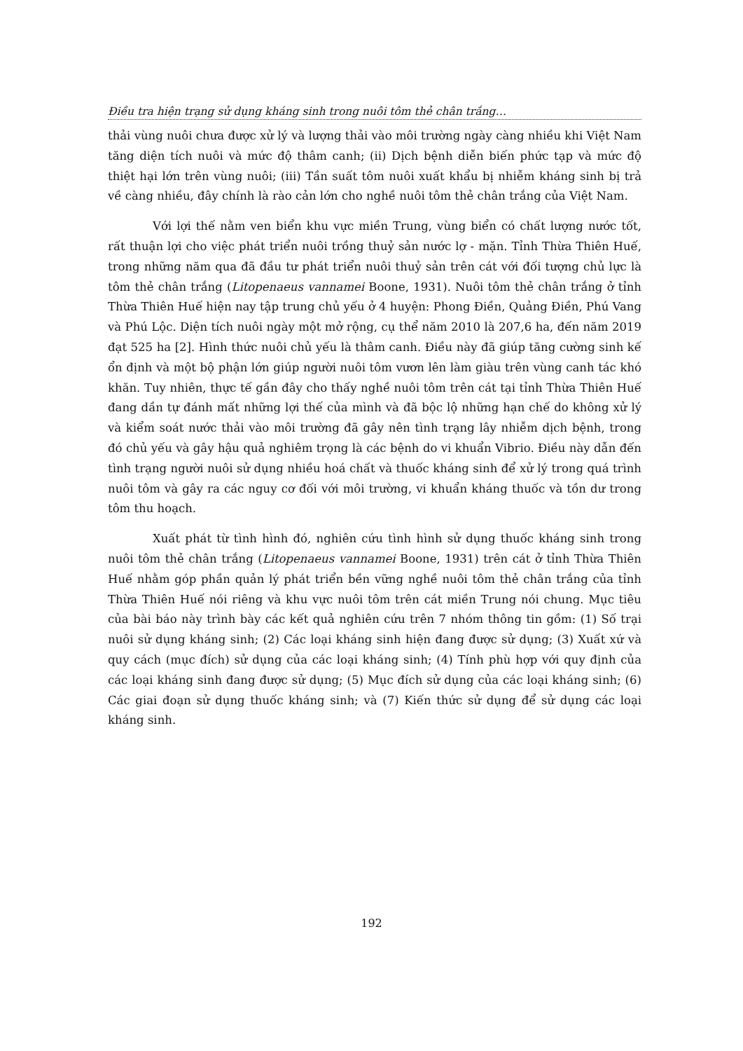Điều tra hiện trạng sử dụng kháng sinh trong nuôi tôm thẻ chân trắng…
thải vùng nuôi chưa được xử lý và lượng thải vào môi trường ngày càng nhiều khi Việt Nam tăng diện tích nuôi và mức độ thâm canh; (ii) Dịch bệnh diễn biến phức tạp và mức độ thiệt hại lớn trên vùng nuôi; (iii) Tần suất tôm nuôi xuất khẩu bị nhiễm kháng sinh bị trả về càng nhiều, đây chính là rào cản lớn cho nghề nuôi tôm thẻ chân trắng của Việt Nam.
Với lợi thế nằm ven biển khu vực miền Trung, vùng biển có chất lượng nước tốt, rất thuận lợi cho việc phát triển nuôi trồng thuỷ sản nước lợ - mặn. Tỉnh Thừa Thiên Huế, trong những năm qua đã đầu tư phát triển nuôi thuỷ sản trên cát với đối tượng chủ lực là tôm thẻ chân trắng (Litopenaeus vannamei Boone, 1931). Nuôi tôm thẻ chân trắng ở tỉnh Thừa Thiên Huế hiện nay tập trung chủ yếu ở 4 huyện: Phong Điền, Quảng Điền, Phú Vang và Phú Lộc. Diện tích nuôi ngày một mở rộng, cụ thể năm 2010 là 207,6 ha, đến năm 2019 đạt 525 ha [2]. Hình thức nuôi chủ yếu là thâm canh. Điều này đã giúp tăng cường sinh kế ổn định và một bộ phận lớn giúp người nuôi tôm vươn lên làm giàu trên vùng canh tác khó khăn. Tuy nhiên, thực tế gần đây cho thấy nghề nuôi tôm trên cát tại tỉnh Thừa Thiên Huế đang dần tự đánh mất những lợi thế của mình và đã bộc lộ những hạn chế do không xử lý và kiểm soát nước thải vào môi trường đã gây nên tình trạng lây nhiễm dịch bệnh, trong đó chủ yếu và gây hậu quả nghiêm trọng là các bệnh do vi khuẩn Vibrio. Điều này dẫn đến tình trạng người nuôi sử dụng nhiều hoá chất và thuốc kháng sinh để xử lý trong quá trình nuôi tôm và gây ra các nguy cơ đối với môi trường, vi khuẩn kháng thuốc và tồn dư trong tôm thu hoạch.
Xuất phát từ tình hình đó, nghiên cứu tình hình sử dụng thuốc kháng sinh trong nuôi tôm thẻ chân trắng (Litopenaeus vannamei Boone, 1931) trên cát ở tỉnh Thừa Thiên Huế nhằm góp phần quản lý phát triển bền vững nghề nuôi tôm thẻ chân trắng của tỉnh Thừa Thiên Huế nói riêng và khu vực nuôi tôm trên cát miền Trung nói chung. Mục tiêu của bài báo này trình bày các kết quả nghiên cứu trên 7 nhóm thông tin gồm: (1) Số trại nuôi sử dụng kháng sinh; (2) Các loại kháng sinh hiện đang được sử dụng; (3) Xuất xứ và quy cách (mục đích) sử dụng của các loại kháng sinh; (4) Tính phù hợp với quy định của các loại kháng sinh đang được sử dụng; (5) Mục đích sử dụng của các loại kháng sinh; (6) Các giai đoạn sử dụng thuốc kháng sinh; và (7) Kiến thức sử dụng để sử dụng các loại kháng sinh.
192